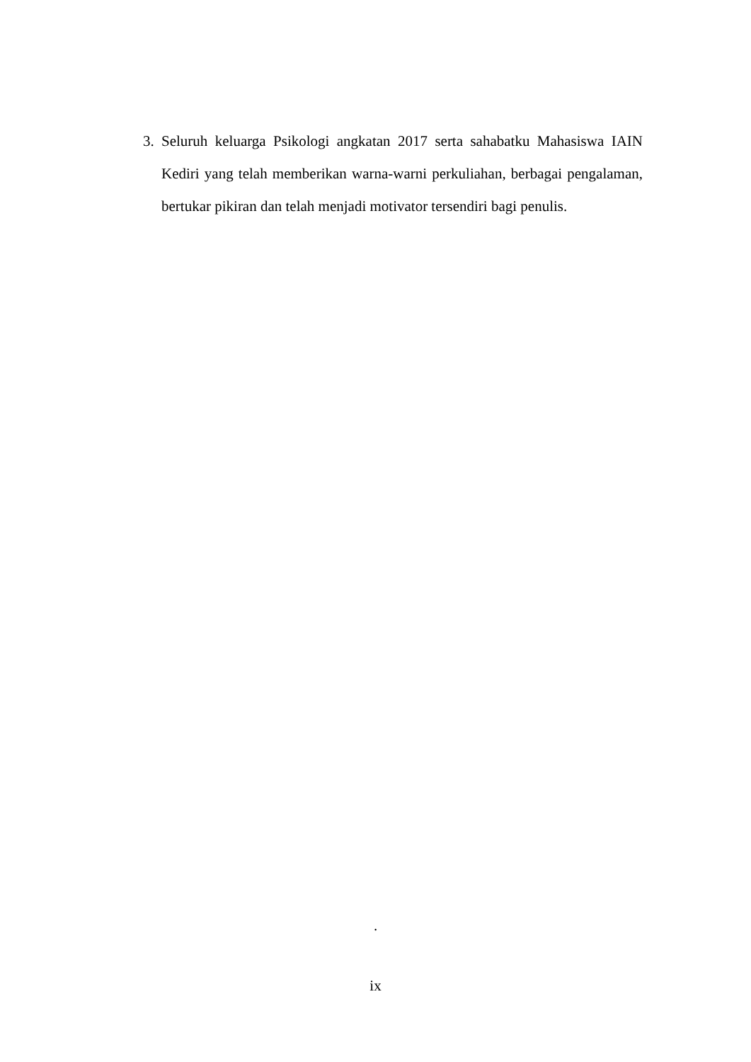3. Seluruh keluarga Psikologi angkatan 2017 serta sahabatku Mahasiswa IAIN Kediri yang telah memberikan warna-warni perkuliahan, berbagai pengalaman, bertukar pikiran dan telah menjadi motivator tersendiri bagi penulis.
.
ix